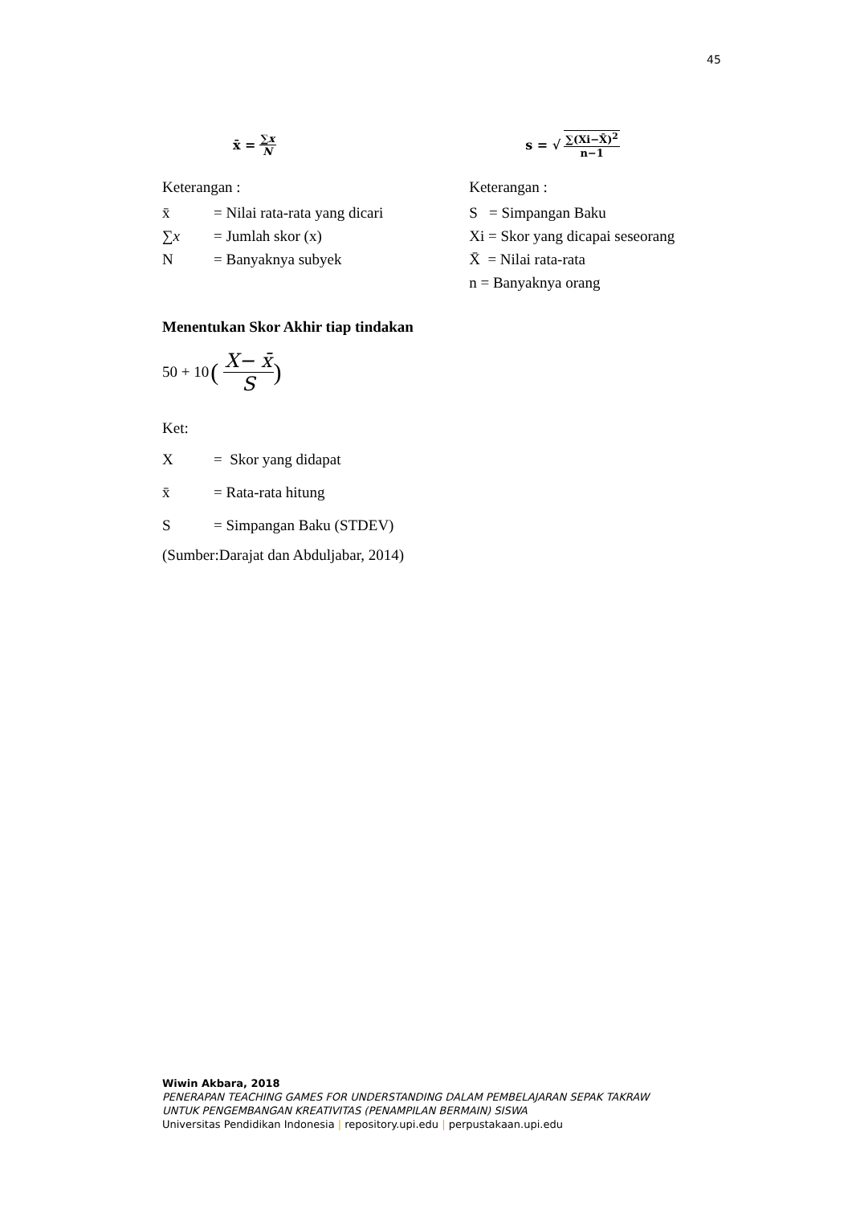45
x̄ = ∑x N
Keterangan :
x̄ = Nilai rata-rata yang dicari
∑x = Jumlah skor (x)
N = Banyaknya subyek
s = √ ∑(Xi−X̄)<sup>2</sup> n−1
Keterangan :
S = Simpangan Baku
Xi = Skor yang dicapai seseorang
X̄ = Nilai rata-rata
n = Banyaknya orang
Menentukan Skor Akhir tiap tindakan
50 + 10 (X− x̄ S)
Ket:
X = Skor yang didapat
x̄ = Rata-rata hitung
S = Simpangan Baku (STDEV)
(Sumber:Darajat dan Abduljabar, 2014)
Wiwin Akbara, 2018
PENERAPAN TEACHING GAMES FOR UNDERSTANDING DALAM PEMBELAJARAN SEPAK TAKRAW
UNTUK PENGEMBANGAN KREATIVITAS (PENAMPILAN BERMAIN) SISWA
Universitas Pendidikan Indonesia | repository.upi.edu | perpustakaan.upi.edu